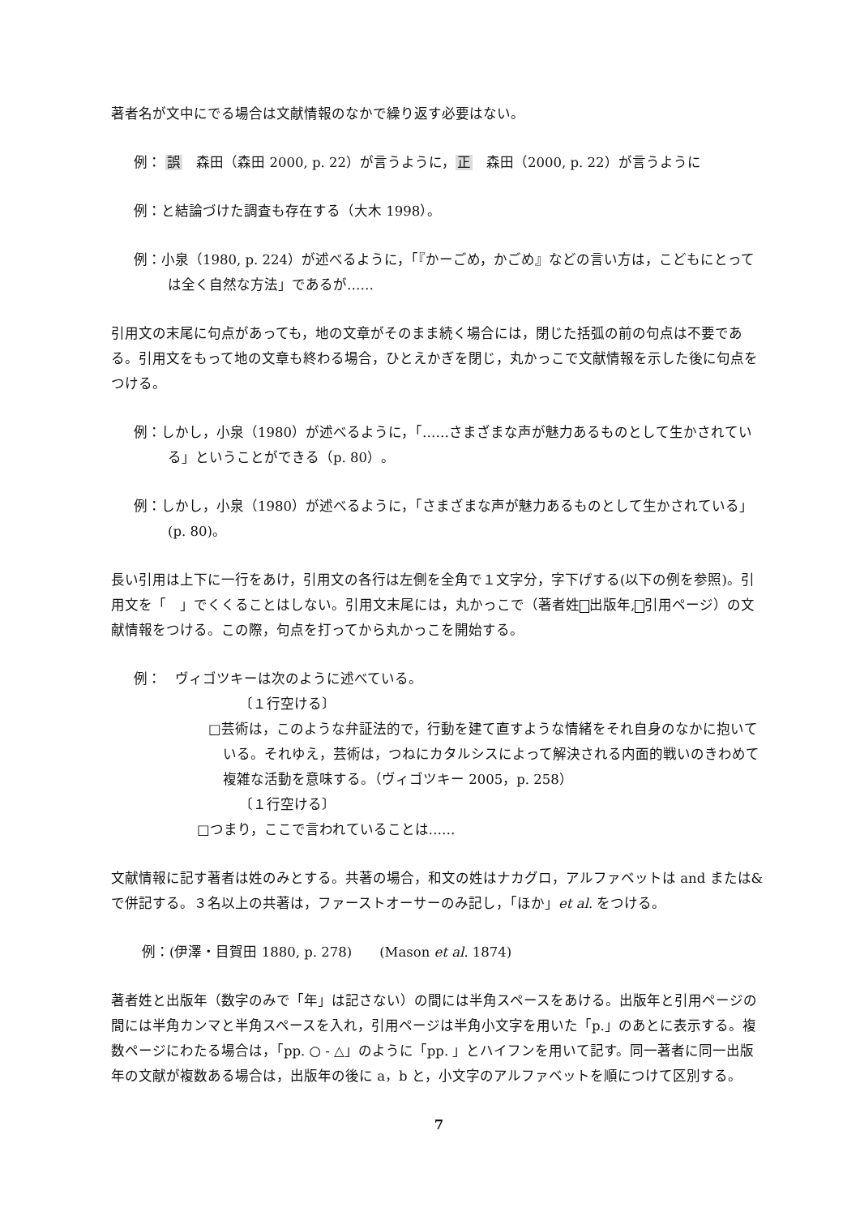著者名が文中にでる場合は文献情報のなかで繰り返す必要はない。
例： 誤　森田（森田 2000, p. 22）が言うように，正　森田（2000, p. 22）が言うように
例：と結論づけた調査も存在する（大木 1998）。
例：小泉（1980, p. 224）が述べるように，「『かーごめ，かごめ』などの言い方は，こどもにとっては全く自然な方法」であるが……
引用文の末尾に句点があっても，地の文章がそのまま続く場合には，閉じた括弧の前の句点は不要である。引用文をもって地の文章も終わる場合，ひとえかぎを閉じ，丸かっこで文献情報を示した後に句点をつける。
例：しかし，小泉（1980）が述べるように，「……さまざまな声が魅力あるものとして生かされている」ということができる（p. 80）。
例：しかし，小泉（1980）が述べるように，「さまざまな声が魅力あるものとして生かされている」(p. 80)。
長い引用は上下に一行をあけ，引用文の各行は左側を全角で１文字分，字下げする(以下の例を参照)。引用文を「　」でくくることはしない。引用文末尾には，丸かっこで（著者姓 出版年, 引用ページ）の文献情報をつける。この際，句点を打ってから丸かっこを開始する。
例：　ヴィゴツキーは次のように述べている。
〔１行空ける〕
□芸術は，このような弁証法的で，行動を建て直すような情緒をそれ自身のなかに抱いている。それゆえ，芸術は，つねにカタルシスによって解決される内面的戦いのきわめて複雑な活動を意味する。（ヴィゴツキー 2005，p. 258）
〔１行空ける〕
□つまり，ここで言われていることは……
文献情報に記す著者は姓のみとする。共著の場合，和文の姓はナカグロ，アルファベットは and または&で併記する。３名以上の共著は，ファーストオーサーのみ記し，「ほか」et al. をつける。
例：(伊澤・目賀田 1880, p. 278)　　(Mason et al. 1874)
著者姓と出版年（数字のみで「年」は記さない）の間には半角スペースをあける。出版年と引用ページの間には半角カンマと半角スペースを入れ，引用ページは半角小文字を用いた「p.」のあとに表示する。複数ページにわたる場合は，「pp. ○ - △」のように「pp. 」とハイフンを用いて記す。同一著者に同一出版年の文献が複数ある場合は，出版年の後に a，b と，小文字のアルファベットを順につけて区別する。
7